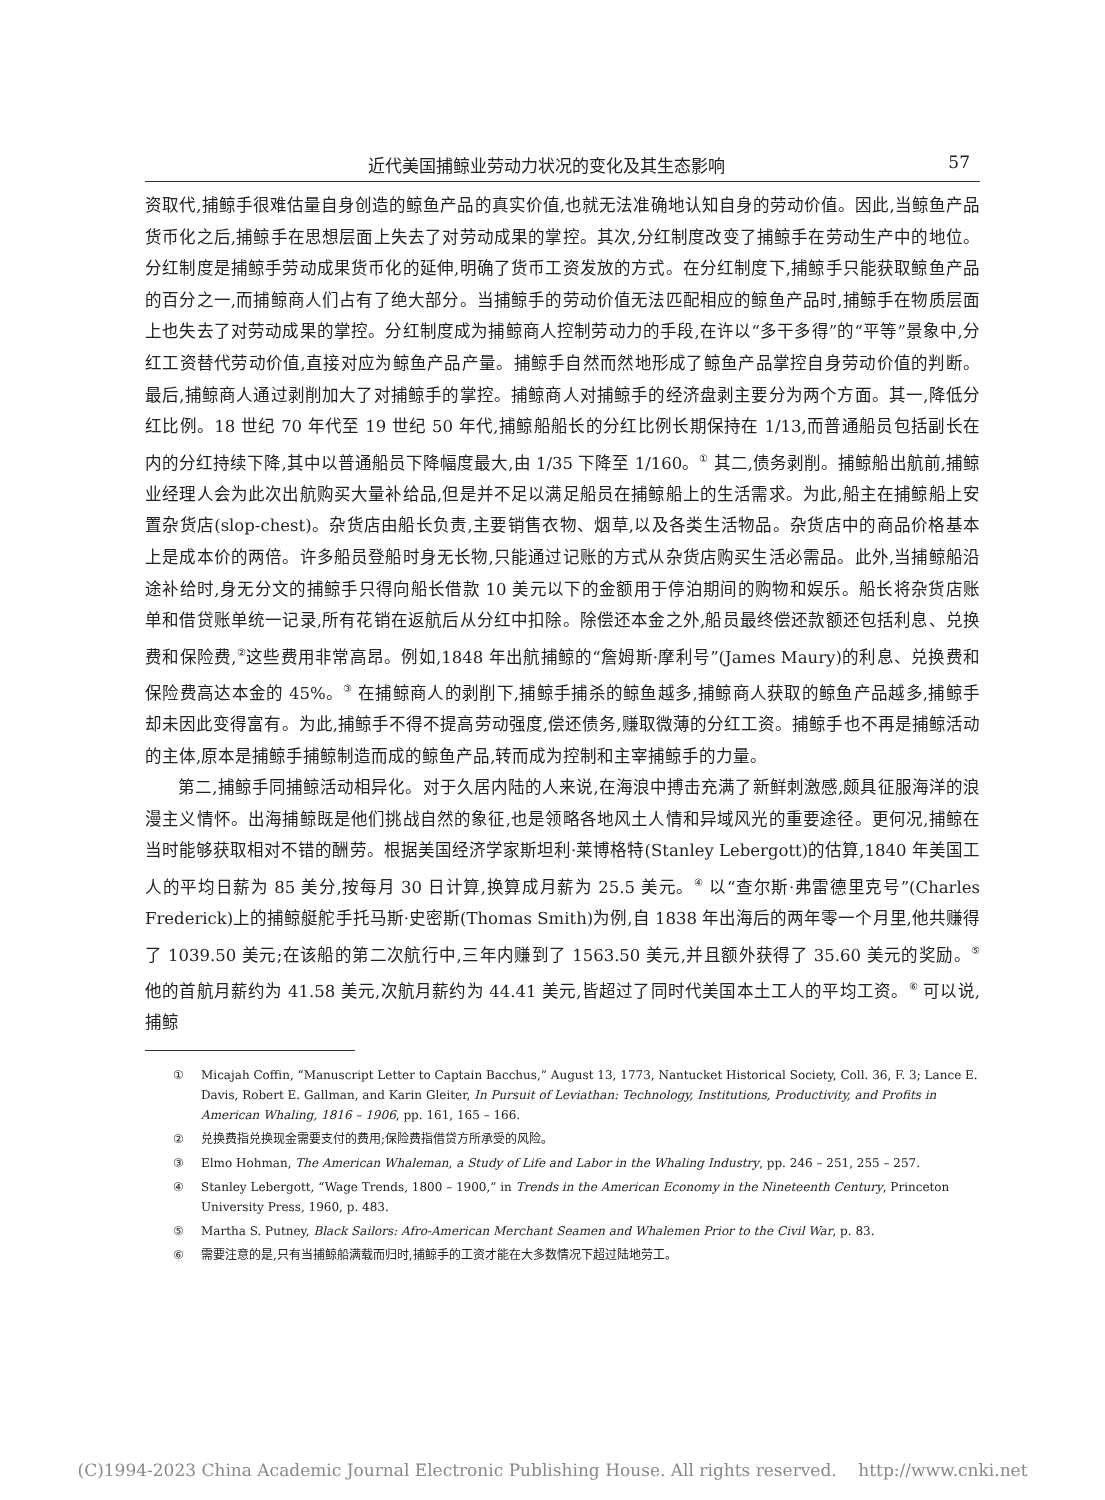近代美国捕鲸业劳动力状况的变化及其生态影响 57
资取代,捕鲸手很难估量自身创造的鲸鱼产品的真实价值,也就无法准确地认知自身的劳动价值。因此,当鲸鱼产品货币化之后,捕鲸手在思想层面上失去了对劳动成果的掌控。其次,分红制度改变了捕鲸手在劳动生产中的地位。分红制度是捕鲸手劳动成果货币化的延伸,明确了货币工资发放的方式。在分红制度下,捕鲸手只能获取鲸鱼产品的百分之一,而捕鲸商人们占有了绝大部分。当捕鲸手的劳动价值无法匹配相应的鲸鱼产品时,捕鲸手在物质层面上也失去了对劳动成果的掌控。分红制度成为捕鲸商人控制劳动力的手段,在许以“多干多得”的“平等”景象中,分红工资替代劳动价值,直接对应为鲸鱼产品产量。捕鲸手自然而然地形成了鲸鱼产品掌控自身劳动价值的判断。最后,捕鲸商人通过剥削加大了对捕鲸手的掌控。捕鲸商人对捕鲸手的经济盘剥主要分为两个方面。其一,降低分红比例。18 世纪 70 年代至 19 世纪 50 年代,捕鲸船船长的分红比例长期保持在 1/13,而普通船员包括副长在内的分红持续下降,其中以普通船员下降幅度最大,由 1/35 下降至 1/160。<sup>①</sup> 其二,债务剥削。捕鲸船出航前,捕鲸业经理人会为此次出航购买大量补给品,但是并不足以满足船员在捕鲸船上的生活需求。为此,船主在捕鲸船上安置杂货店(slop-chest)。杂货店由船长负责,主要销售衣物、烟草,以及各类生活物品。杂货店中的商品价格基本上是成本价的两倍。许多船员登船时身无长物,只能通过记账的方式从杂货店购买生活必需品。此外,当捕鲸船沿途补给时,身无分文的捕鲸手只得向船长借款 10 美元以下的金额用于停泊期间的购物和娱乐。船长将杂货店账单和借贷账单统一记录,所有花销在返航后从分红中扣除。除偿还本金之外,船员最终偿还款额还包括利息、兑换费和保险费,<sup>②</sup>这些费用非常高昂。例如,1848 年出航捕鲸的“詹姆斯·摩利号”(James Maury)的利息、兑换费和保险费高达本金的 45%。<sup>③</sup> 在捕鲸商人的剥削下,捕鲸手捕杀的鲸鱼越多,捕鲸商人获取的鲸鱼产品越多,捕鲸手却未因此变得富有。为此,捕鲸手不得不提高劳动强度,偿还债务,赚取微薄的分红工资。捕鲸手也不再是捕鲸活动的主体,原本是捕鲸手捕鲸制造而成的鲸鱼产品,转而成为控制和主宰捕鲸手的力量。
第二,捕鲸手同捕鲸活动相异化。对于久居内陆的人来说,在海浪中搏击充满了新鲜刺激感,颇具征服海洋的浪漫主义情怀。出海捕鲸既是他们挑战自然的象征,也是领略各地风土人情和异域风光的重要途径。更何况,捕鲸在当时能够获取相对不错的酬劳。根据美国经济学家斯坦利·莱博格特(Stanley Lebergott)的估算,1840 年美国工人的平均日薪为 85 美分,按每月 30 日计算,换算成月薪为 25.5 美元。<sup>④</sup> 以“查尔斯·弗雷德里克号”(Charles Frederick)上的捕鲸艇舵手托马斯·史密斯(Thomas Smith)为例,自 1838 年出海后的两年零一个月里,他共赚得了 1039.50 美元;在该船的第二次航行中,三年内赚到了 1563.50 美元,并且额外获得了 35.60 美元的奖励。<sup>⑤</sup> 他的首航月薪约为 41.58 美元,次航月薪约为 44.41 美元,皆超过了同时代美国本土工人的平均工资。<sup>⑥</sup> 可以说,捕鲸
① Micajah Coffin, “Manuscript Letter to Captain Bacchus,” August 13, 1773, Nantucket Historical Society, Coll. 36, F. 3; Lance E. Davis, Robert E. Gallman, and Karin Gleiter, In Pursuit of Leviathan: Technology, Institutions, Productivity, and Profits in American Whaling, 1816 – 1906, pp. 161, 165 – 166.
② 兑换费指兑换现金需要支付的费用;保险费指借贷方所承受的风险。
③ Elmo Hohman, The American Whaleman, a Study of Life and Labor in the Whaling Industry, pp. 246 – 251, 255 – 257.
④ Stanley Lebergott, “Wage Trends, 1800 – 1900,” in Trends in the American Economy in the Nineteenth Century, Princeton University Press, 1960, p. 483.
⑤ Martha S. Putney, Black Sailors: Afro-American Merchant Seamen and Whalemen Prior to the Civil War, p. 83.
⑥ 需要注意的是,只有当捕鲸船满载而归时,捕鲸手的工资才能在大多数情况下超过陆地劳工。
(C)1994-2023 China Academic Journal Electronic Publishing House. All rights reserved. http://www.cnki.net